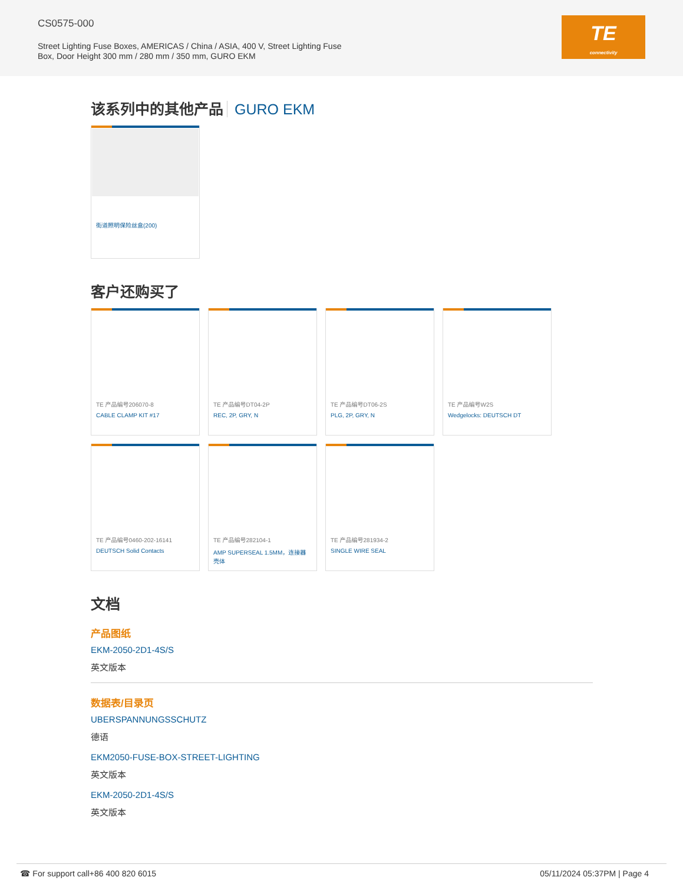CS0575-000
Street Lighting Fuse Boxes, AMERICAS / China / ASIA, 400 V, Street Lighting Fuse Box, Door Height 300 mm / 280 mm / 350 mm, GURO EKM
TE
connectivity
该系列中的其他产品 GURO EKM
街道照明保险丝盒(200)
客户还购买了
TE 产品编号206070-8
CABLE CLAMP KIT #17
TE 产品编号DT04-2P
REC, 2P, GRY, N
TE 产品编号DT06-2S
PLG, 2P, GRY, N
TE 产品编号W2S
Wedgelocks: DEUTSCH DT
TE 产品编号0460-202-16141
DEUTSCH Solid Contacts
TE 产品编号282104-1
AMP SUPERSEAL 1.5MM，连接器壳体
TE 产品编号281934-2
SINGLE WIRE SEAL
文档
产品图纸
EKM-2050-2D1-4S/S
英文版本
数据表/目录页
UBERSPANNUNGSSCHUTZ
德语
EKM2050-FUSE-BOX-STREET-LIGHTING
英文版本
EKM-2050-2D1-4S/S
英文版本
☎ For support call+86 400 820 6015
05/11/2024 05:37PM | Page 4